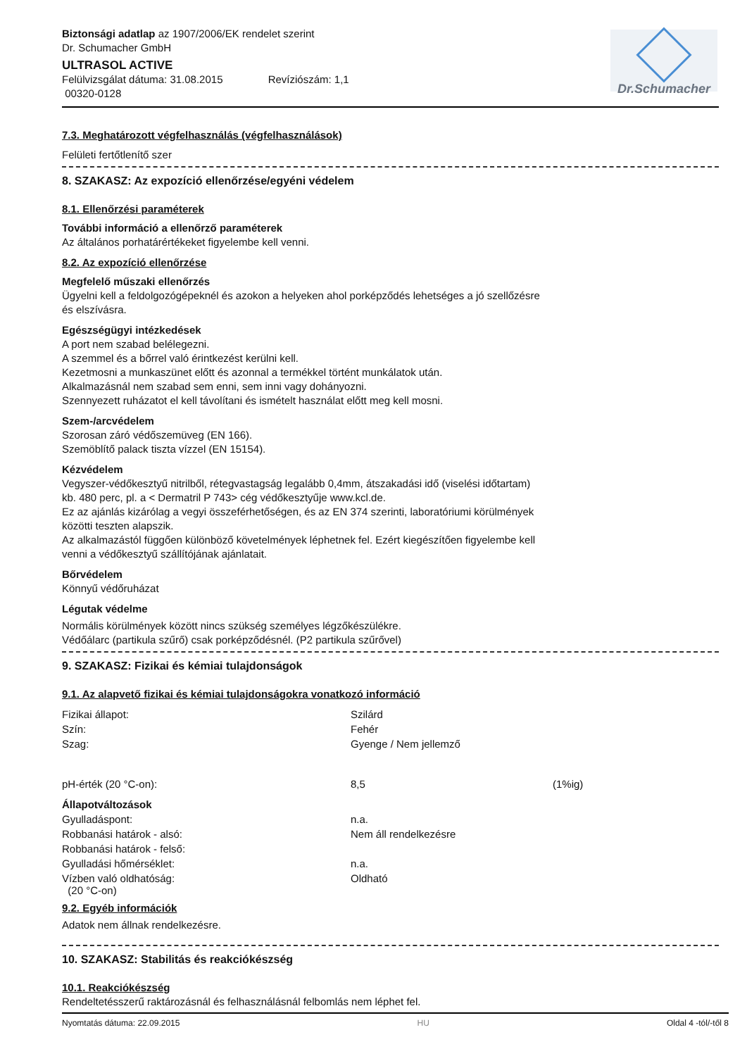Dr.Schumacher
Biztonsági adatlap az 1907/2006/EK rendelet szerint
Dr. Schumacher GmbH
ULTRASOL ACTIVE
Felülvizsgálat dátuma: 31.08.2015 Revíziószám: 1,1
00320-0128
7.3. Meghatározott végfelhasználás (végfelhasználások)
Felületi fertőtlenítő szer
8. SZAKASZ: Az expozíció ellenőrzése/egyéni védelem
8.1. Ellenőrzési paraméterek
További információ a ellenőrző paraméterek
Az általános porhatárértékeket figyelembe kell venni.
8.2. Az expozíció ellenőrzése
Megfelelő műszaki ellenőrzés
Ügyelni kell a feldolgozógépeknél és azokon a helyeken ahol porképződés lehetséges a jó szellőzésre
és elszívásra.
Egészségügyi intézkedések
A port nem szabad belélegezni.
A szemmel és a bőrrel való érintkezést kerülni kell.
Kezetmosni a munkaszünet előtt és azonnal a termékkel történt munkálatok után.
Alkalmazásnál nem szabad sem enni, sem inni vagy dohányozni.
Szennyezett ruházatot el kell távolítani és ismételt használat előtt meg kell mosni.
Szem-/arcvédelem
Szorosan záró védőszemüveg (EN 166).
Szemöblítő palack tiszta vízzel (EN 15154).
Kézvédelem
Vegyszer-védőkesztyű nitrilből, rétegvastagság legalább 0,4mm, átszakadási idő (viselési időtartam)
kb. 480 perc, pl. a < Dermatril P 743> cég védőkesztyűje www.kcl.de.
Ez az ajánlás kizárólag a vegyi összeférhetőségen, és az EN 374 szerinti, laboratóriumi körülmények
közötti teszten alapszik.
Az alkalmazástól függően különböző követelmények léphetnek fel. Ezért kiegészítően figyelembe kell
venni a védőkesztyű szállítójának ajánlatait.
Bőrvédelem
Könnyű védőruházat
Légutak védelme
Normális körülmények között nincs szükség személyes légzőkészülékre.
Védőálarc (partikula szűrő) csak porképződésnél. (P2 partikula szűrővel)
9. SZAKASZ: Fizikai és kémiai tulajdonságok
9.1. Az alapvető fizikai és kémiai tulajdonságokra vonatkozó információ
| Fizikai állapot: | Szilárd | |
| Szín: | Fehér | |
| Szag: | Gyenge / Nem jellemző | |
| pH-érték (20 °C-on): | 8,5 | (1%ig) |
| Állapotváltozások | | |
| Gyulladáspont: | n.a. | |
| Robbanási határok - alsó: | Nem áll rendelkezésre | |
| Robbanási határok - felső: | | |
| Gyulladási hőmérséklet: | n.a. | |
| Vízben való oldhatóság: (20 °C-on) | Oldható | |
9.2. Egyéb információk
Adatok nem állnak rendelkezésre.
10. SZAKASZ: Stabilitás és reakciókészség
10.1. Reakciókészség
Rendeltetésszerű raktározásnál és felhasználásnál felbomlás nem léphet fel.
Nyomtatás dátuma: 22.09.2015 HU Oldal 4 -tól/-től 8